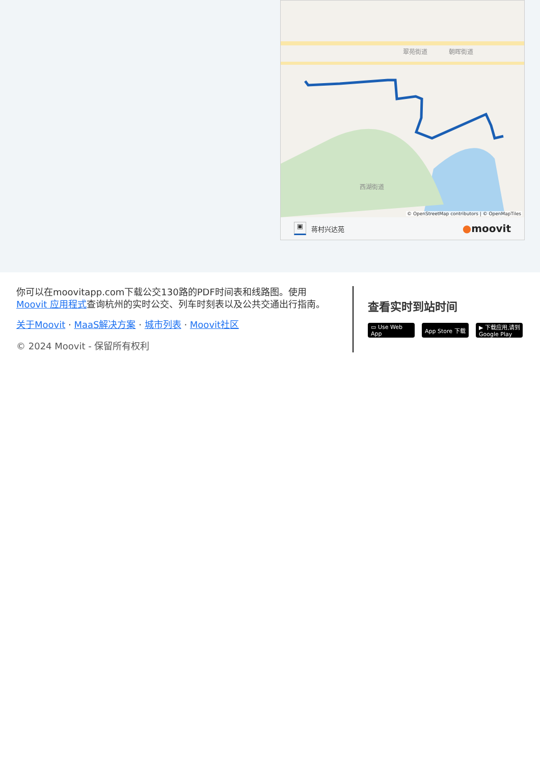翠苑街道
朝晖街道
西湖街道
© OpenStreetMap contributors | © OpenMapTiles
▣
蒋村兴达苑
●moovit
你可以在moovitapp.com下载公交130路的PDF时间表和线路图。使用Moovit 应用程式查询杭州的实时公交、列车时刻表以及公共交通出行指南。
关于Moovit · MaaS解决方案 · 城市列表 · Moovit社区
© 2024 Moovit - 保留所有权利
查看实时到站时间
▭ Use Web App App Store 下载 ▶ 下载应用,请到 Google Play